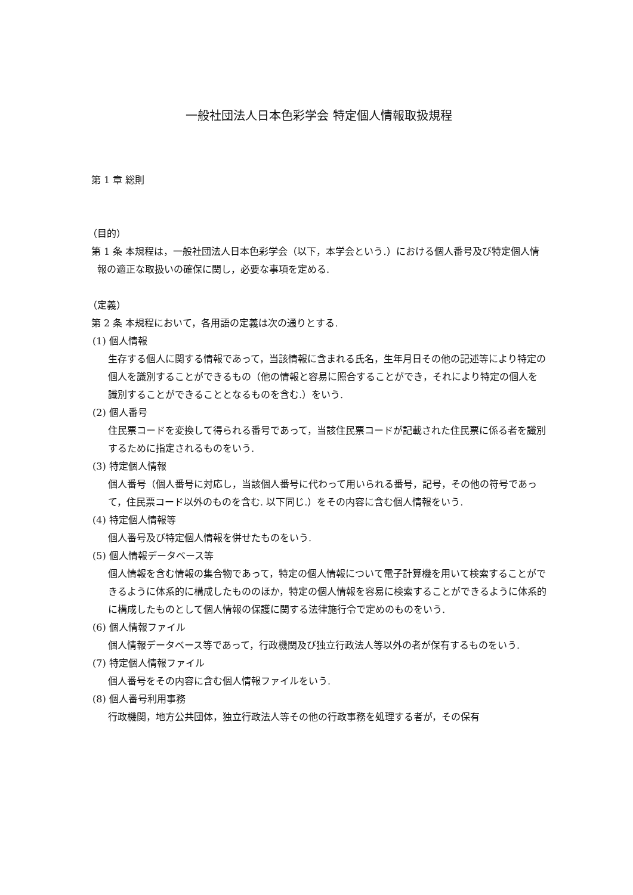一般社団法人日本色彩学会 特定個人情報取扱規程
第 1 章 総則
（目的）
第 1 条 本規程は，一般社団法人日本色彩学会（以下，本学会という.）における個人番号及び特定個人情報の適正な取扱いの確保に関し，必要な事項を定める.
（定義）
第 2 条 本規程において，各用語の定義は次の通りとする.
(1) 個人情報
生存する個人に関する情報であって，当該情報に含まれる氏名，生年月日その他の記述等により特定の個人を識別することができるもの（他の情報と容易に照合することができ，それにより特定の個人を識別することができることとなるものを含む.）をいう.
(2) 個人番号
住民票コードを変換して得られる番号であって，当該住民票コードが記載された住民票に係る者を識別するために指定されるものをいう.
(3) 特定個人情報
個人番号（個人番号に対応し，当該個人番号に代わって用いられる番号，記号，その他の符号であって，住民票コード以外のものを含む. 以下同じ.）をその内容に含む個人情報をいう.
(4) 特定個人情報等
個人番号及び特定個人情報を併せたものをいう.
(5) 個人情報データベース等
個人情報を含む情報の集合物であって，特定の個人情報について電子計算機を用いて検索することができるように体系的に構成したもののほか，特定の個人情報を容易に検索することができるように体系的に構成したものとして個人情報の保護に関する法律施行令で定めのものをいう.
(6) 個人情報ファイル
個人情報データベース等であって，行政機関及び独立行政法人等以外の者が保有するものをいう.
(7) 特定個人情報ファイル
個人番号をその内容に含む個人情報ファイルをいう.
(8) 個人番号利用事務
行政機関，地方公共団体，独立行政法人等その他の行政事務を処理する者が，その保有